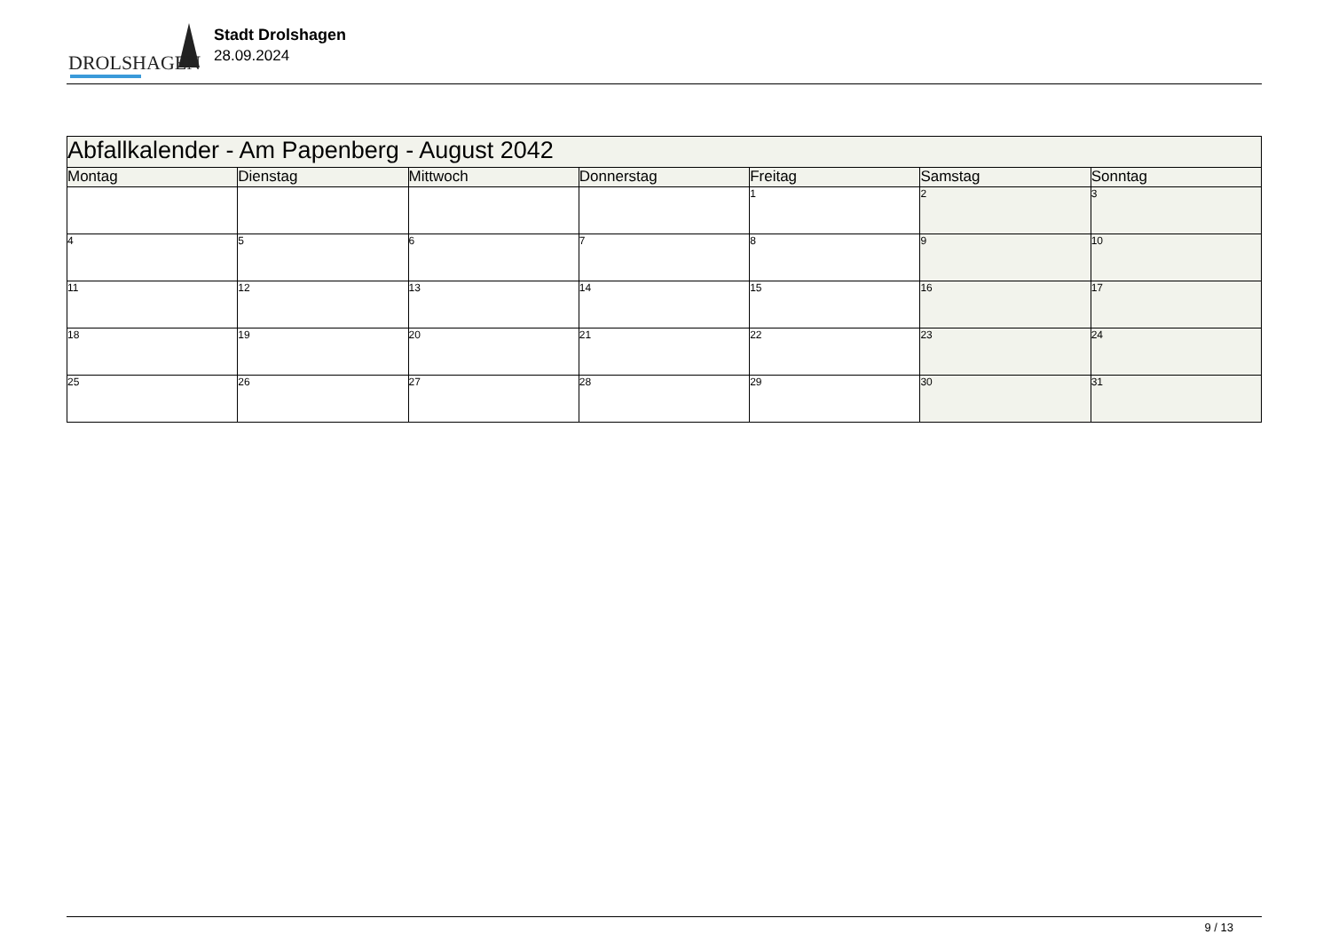DROLSHAGEN
Stadt Drolshagen
28.09.2024
| Abfallkalender - Am Papenberg - August 2042 | | | | | | |
| Montag | Dienstag | Mittwoch | Donnerstag | Freitag | Samstag | Sonntag |
| | | | | 1 | 2 | 3 |
| 4 | 5 | 6 | 7 | 8 | 9 | 10 |
| 11 | 12 | 13 | 14 | 15 | 16 | 17 |
| 18 | 19 | 20 | 21 | 22 | 23 | 24 |
| 25 | 26 | 27 | 28 | 29 | 30 | 31 |
9 / 13